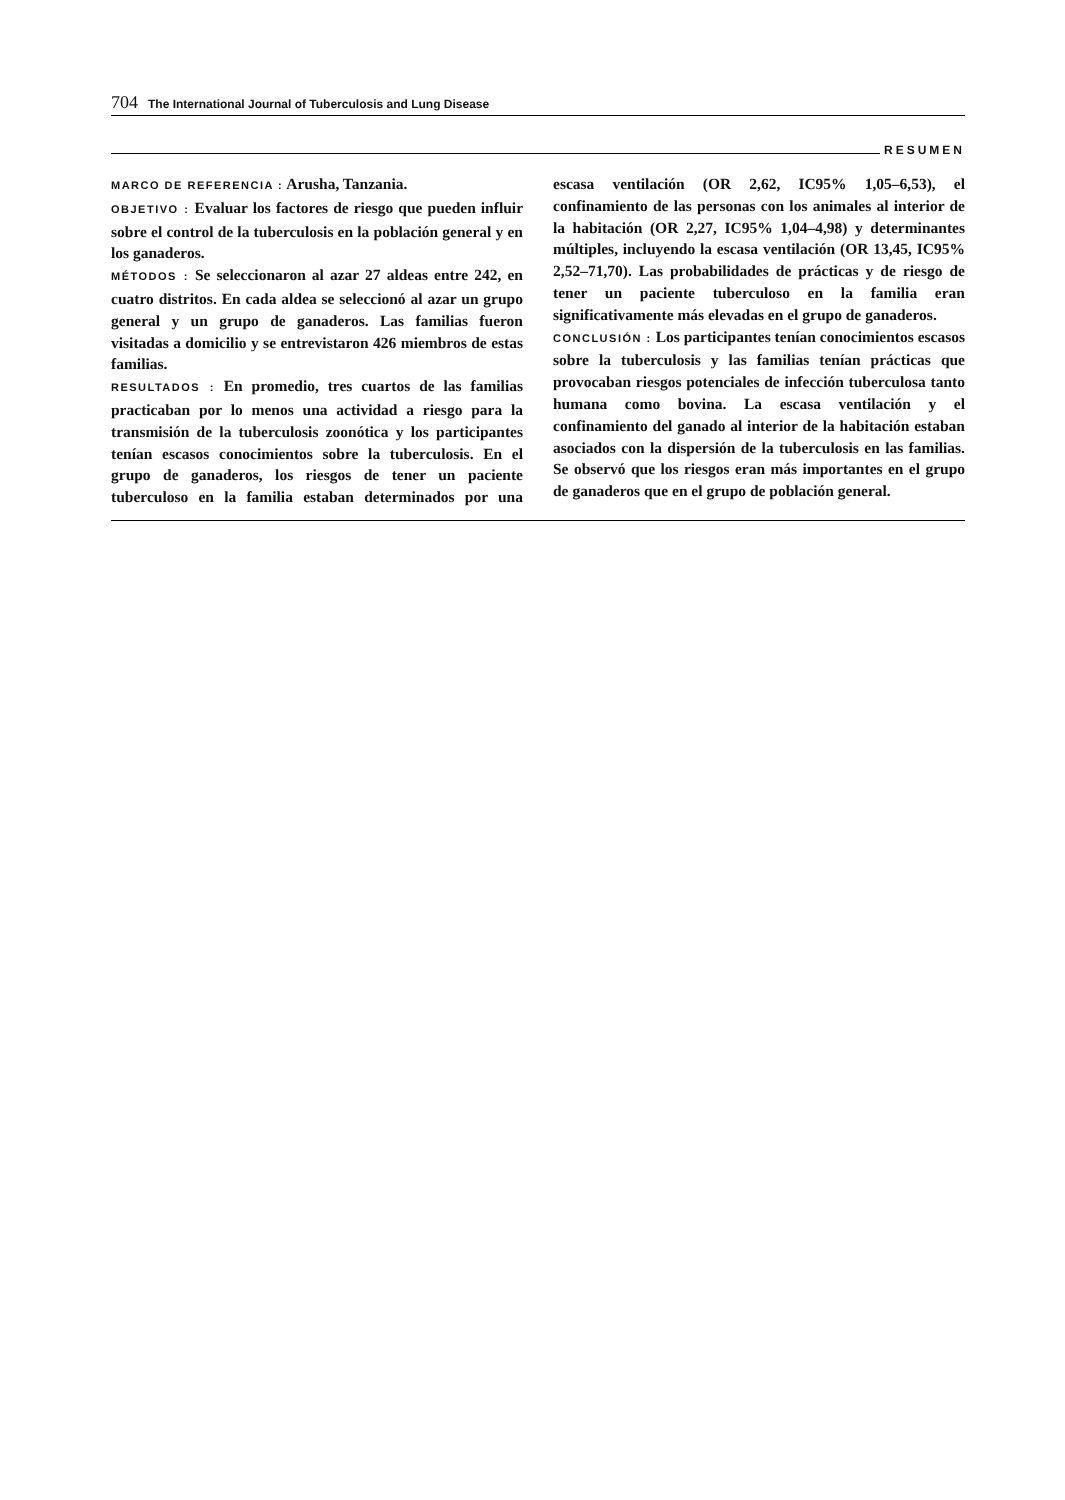704 The International Journal of Tuberculosis and Lung Disease
RESUMEN
MARCO DE REFERENCIA : Arusha, Tanzania.
OBJETIVO : Evaluar los factores de riesgo que pueden influir sobre el control de la tuberculosis en la población general y en los ganaderos.
MÉTODOS : Se seleccionaron al azar 27 aldeas entre 242, en cuatro distritos. En cada aldea se seleccionó al azar un grupo general y un grupo de ganaderos. Las familias fueron visitadas a domicilio y se entrevistaron 426 miembros de estas familias.
RESULTADOS : En promedio, tres cuartos de las familias practicaban por lo menos una actividad a riesgo para la transmisión de la tuberculosis zoonótica y los participantes tenían escasos conocimientos sobre la tuberculosis. En el grupo de ganaderos, los riesgos de tener un paciente tuberculoso en la familia estaban determinados por una escasa ventilación (OR 2,62, IC95% 1,05–6,53), el confinamiento de las personas con los animales al interior de la habitación (OR 2,27, IC95% 1,04–4,98) y determinantes múltiples, incluyendo la escasa ventilación (OR 13,45, IC95% 2,52–71,70). Las probabilidades de prácticas y de riesgo de tener un paciente tuberculoso en la familia eran significativamente más elevadas en el grupo de ganaderos.
CONCLUSIÓN : Los participantes tenían conocimientos escasos sobre la tuberculosis y las familias tenían prácticas que provocaban riesgos potenciales de infección tuberculosa tanto humana como bovina. La escasa ventilación y el confinamiento del ganado al interior de la habitación estaban asociados con la dispersión de la tuberculosis en las familias. Se observó que los riesgos eran más importantes en el grupo de ganaderos que en el grupo de población general.